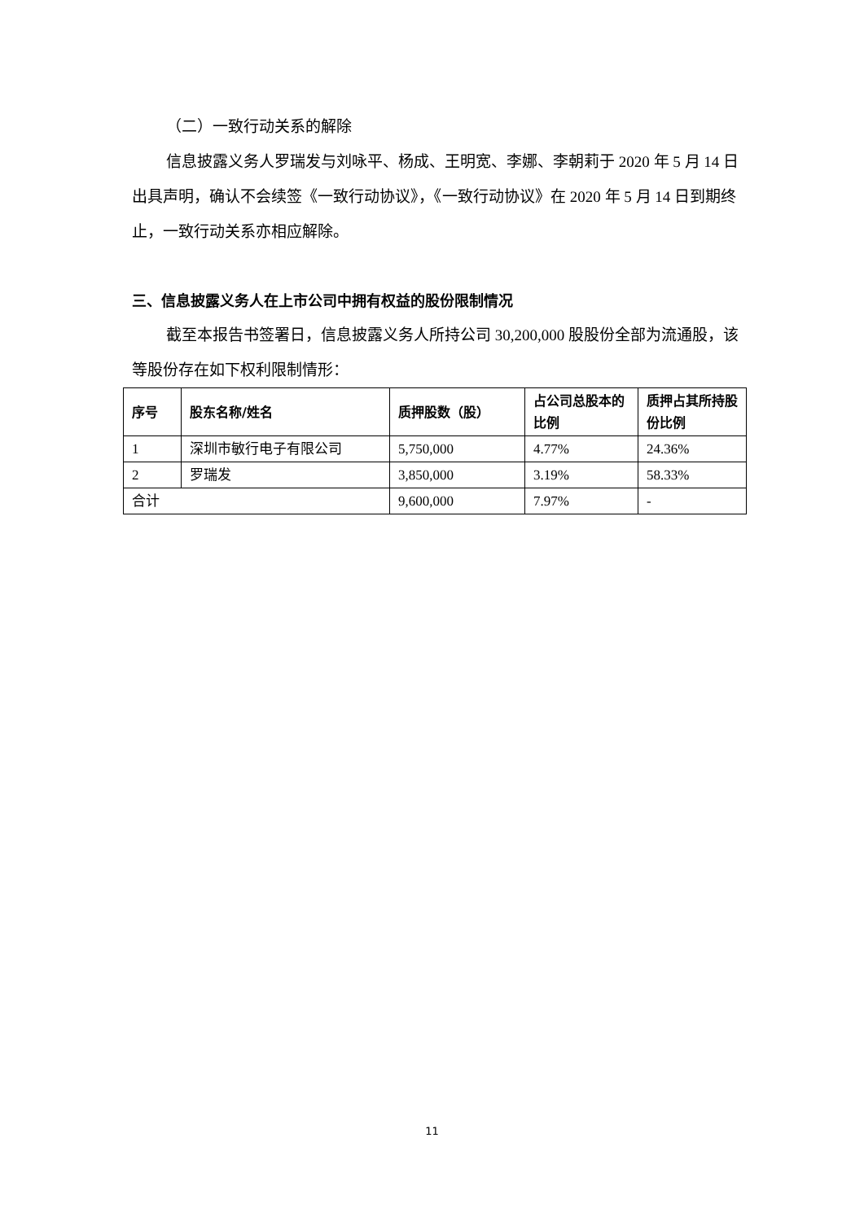（二）一致行动关系的解除
信息披露义务人罗瑞发与刘咏平、杨成、王明宽、李娜、李朝莉于 2020 年 5 月 14 日出具声明，确认不会续签《一致行动协议》，《一致行动协议》在 2020 年 5 月 14 日到期终止，一致行动关系亦相应解除。
三、信息披露义务人在上市公司中拥有权益的股份限制情况
截至本报告书签署日，信息披露义务人所持公司 30,200,000 股股份全部为流通股，该等股份存在如下权利限制情形：
| 序号 | 股东名称/姓名 | 质押股数（股） | 占公司总股本的比例 | 质押占其所持股份比例 |
| --- | --- | --- | --- | --- |
| 1 | 深圳市敏行电子有限公司 | 5,750,000 | 4.77% | 24.36% |
| 2 | 罗瑞发 | 3,850,000 | 3.19% | 58.33% |
| 合计 | | 9,600,000 | 7.97% | - |
11